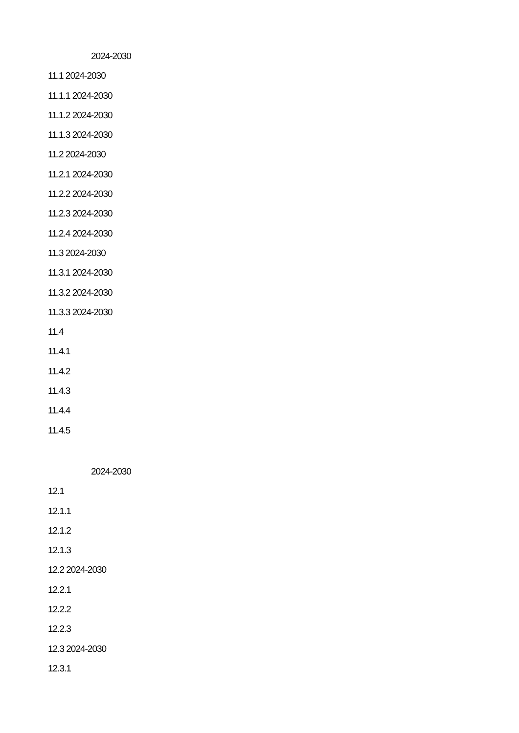2024-2030
11.1 2024-2030
11.1.1 2024-2030
11.1.2 2024-2030
11.1.3 2024-2030
11.2 2024-2030
11.2.1 2024-2030
11.2.2 2024-2030
11.2.3 2024-2030
11.2.4 2024-2030
11.3 2024-2030
11.3.1 2024-2030
11.3.2 2024-2030
11.3.3 2024-2030
11.4
11.4.1
11.4.2
11.4.3
11.4.4
11.4.5
2024-2030
12.1
12.1.1
12.1.2
12.1.3
12.2 2024-2030
12.2.1
12.2.2
12.2.3
12.3 2024-2030
12.3.1